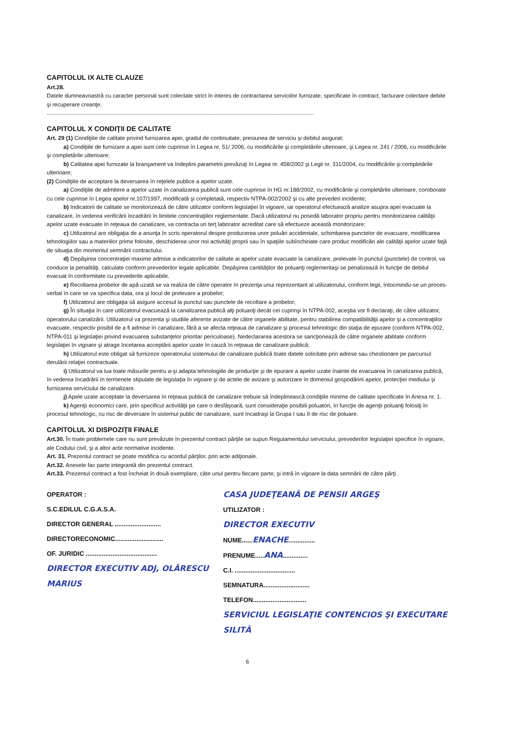CAPITOLUL IX ALTE CLAUZE
Art.28.
Datele dumneavoastră cu caracter personal sunt colectate strict în interes de contractarea serviciilor furnizate, specificate în contract, facturare colectare debite şi recuperare creanţe.
..........................................................................................................................................................................
CAPITOLUL X CONDIŢII DE CALITATE
Art. 29 (1) Condiţiile de calitate privind furnizarea apei, gradul de continuitate, presiunea de serviciu şi debitul asigurat:
a) Condiţiile de furnizare a apei sunt cele cuprinse în Legea nr. 51/ 2006, cu modificările şi completările ulterioare, şi Legea nr. 241 / 2006, cu modificările şi completările ulterioare;
b) Calitatea apei furnizate la branşament va îndeplini parametrii prevăzuţi în Legea nr. 458/2002 şi Legii nr. 311/2004, cu modificările şi completările ulterioare;
(2) Condiţiile de acceptare la deversarea în reţelele publice a apelor uzate.
a) Condiţiile de admitere a apelor uzate în canalizarea publică sunt cele cuprinse în HG nr.188/2002, cu modificările şi completările ulterioare, coroborate cu cele cuprinse în Legea apelor nr.107/1997, modificată şi completată, respectiv NTPA-002/2002 şi cu alte prevederi incidente;
b) Indicatorii de calitate se monitorizează de către utilizator conform legislaţiei în vigoare, iar operatorul efectuează analize asupra apei evacuate la canalizare, în vederea verificării încadrării în limitele concentraţiilor reglementate. Dacă utilizatorul nu posedă laborator propriu pentru monitorizarea calităţii apelor uzate evacuate în reţeaua de canalizare, va contracta un terţ laborator acreditat care să efectueze această monitorizare;
c) Utilizatorul are obligaţia de a anunţa în scris operatorul despre producerea unor poluări accidentale, schimbarea punctelor de evacuare, modificarea tehnologiilor sau a materiilor prime folosite, deschiderea unor noi activităţi proprii sau în spaţiile subînchiriate care produc modificări ale calităţii apelor uzate faţă de situaţia din momentul semnării contractului.
d) Depăşirea concentraţiei maxime admise a indicatorilor de calitate ai apelor uzate evacuate la canalizare, prelevate în punctul (punctele) de control, va conduce la penalităţi, calculate conform prevederilor legale aplicabile. Depăşirea cantităţilor de poluanţi reglementaşi se penalizează în funcţie de debitul evacuat în conformitate cu prevederile aplicabile.
e) Recoltarea probelor de apă uzată se va realiza de către operator în prezenţa unui reprezentant al utilizatorului, conform legii, întocmindu-se un proces-verbal în care se va specifica data, ora şi locul de prelevare a probelor;
f) Utilizatorul are obligaţia să asigure accesul la punctul sau punctele de recoltare a probelor;
g) În situaţia în care utilizatorul evacuează la canalizarea publică alţi poluanţi decât cei cuprinşi în NTPA-002, aceştia vor fi declaraţi, de către utilizator, operatorului canalizării. Utilizatorul va prezenta şi studiile aferente avizate de către organele abilitate, pentru stabilirea compatibilităţii apelor şi a concentraţiilor evacuate, respectiv posibil de a fi admise în canalizare, fără a se afecta reţeaua de canalizare şi procesul tehnologic din staţia de epurare (conform NTPA-002, NTPA-011 şi legislaţiei privind evacuarea substanţelor prioritar periculoase). Nedeclararea acestora se sancţionează de către organele abilitate conform legislaţiei în vigoare şi atrage încetarea acceptării apelor uzate în cauză în reţeaua de canalizare publică;
h) Utilizatorul este obligat să furnizeze operatorului sistemului de canalizare publică toate datele solicitate prin adrese sau chestionare pe parcursul derulării relaţiei contractuale.
i) Utilizatorul va lua toate măsurile pentru a-şi adapta tehnologiile de producţie şi de epurare a apelor uzate înainte de evacuarea în canalizarea publică, în vederea încadrării în termenele stipulate de legislaţia în vigoare şi de actele de avizare şi autorizare în domeniul gospodăririi apelor, protecţiei mediului şi furnizarea serviciului de canalizare.
j) Apele uzate acceptate la deversarea în reţeaua publică de canalizare trebuie să îndeplinească condiţiile minime de calitate specificate în Anexa nr. 1.
k) Agenţii economici care, prin specificul activităţii pe care o desfăşoară, sunt consideraţie posibili poluatori, în funcţie de agenţii poluanţi folosiţi în procesul tehnologic, cu risc de deversare în sistemul public de canalizare, sunt încadraşi la Grupa I sau II de risc de poluare.
CAPITOLUL XI DISPOZIŢII FINALE
Art.30. În toate problemele care nu sunt prevăzute în prezentul contract părţile se supun Regulamentului serviciului, prevederilor legislaţiei specifice în vigoare, ale Codului civil, şi a altor acte normative incidente.
Art. 31. Prezentul contract se poate modifica cu acordul părţilor, prin acte adiţionale.
Art.32. Anexele fac parte integrantă din prezentul contract.
Art.33. Prezentul contract a fost încheiat în două exemplare, câte unul pentru fiecare parte, şi intră în vigoare la data semnării de către părţi .
OPERATOR :
S.C.EDILUL C.G.A.S.A.
DIRECTOR GENERAL ..........................
DIRECTORECONOMIC...........................
OF. JURIDIC ........................................
DIRECTOR EXECUTIV ADJ, OLĂRESCU MARIUS
CASA JUDEŢEANĂ DE PENSII ARGEŞ
UTILIZATOR :
DIRECTOR EXECUTIV
NUME......ENACHE...............
PRENUME.....ANA..............
C.I. ..................................
SEMNATURA..........................
TELEFON..............................
SERVICIUL LEGISLAŢIE CONTENCIOS ŞI EXECUTARE SILITĂ
6